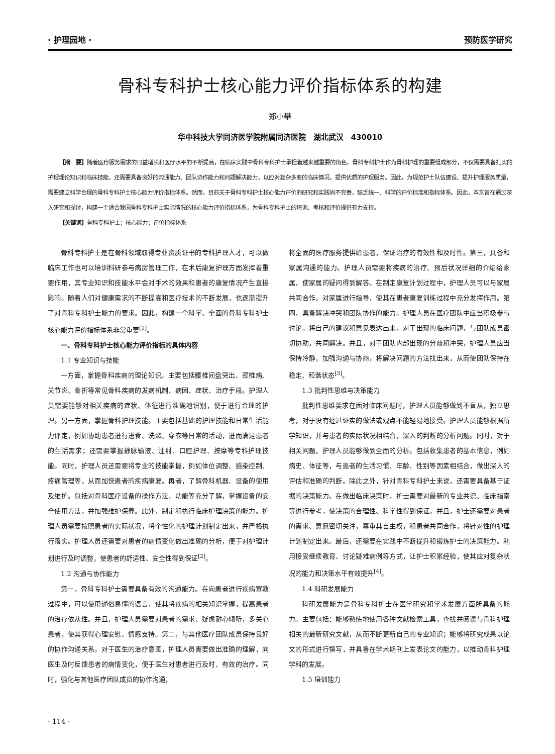· 护理园地 · 预防医学研究
骨科专科护士核心能力评价指标体系的构建
郑小攀
华中科技大学同济医学院附属同济医院　湖北武汉　430010
【摘　要】随着医疗服务需求的日益增长和医疗水平的不断提高，在临床实践中骨科专科护士承担着越来越重要的角色。骨科专科护士作为骨科护理的重要组成部分，不仅需要具备扎实的护理理论知识和临床技能，还需要具备良好的沟通能力、团队协作能力和问题解决能力，以应对复杂多变的临床情况，提供优质的护理服务。因此，为规范护士队伍建设、提升护理服务质量，需要建立科学合理的骨科专科护士核心能力评价指标体系。然而，目前关于骨科专科护士核心能力评价的研究和实践尚不完善，缺乏统一、科学的评价标准和指标体系。因此，本文旨在通过深入研究和探讨，构建一个适合我国骨科专科护士实际情况的核心能力评价指标体系，为骨科专科护士的培训、考核和评价提供有力支持。
【关键词】骨科专科护士；核心能力；评价指标体系
骨科专科护士是在骨科领域取得专业资质证书的专科护理人才，可以做临床工作也可以培训科研参与病房管理工作，在术后康复护理方面发挥着重要作用，其专业知识和技能水平会对手术的效果和患者的康复情况产生直接影响。随着人们对健康需求的不断提高和医疗技术的不断发展，也逐渐提升了对骨科专科护士能力的要求。因此，构建一个科学、全面的骨科专科护士核心能力评价指标体系非常重要<sup>[1]</sup>。
一、骨科专科护士核心能力评价指标的具体内容
1.1 专业知识与技能
一方面，掌握骨科疾病的理论知识。主要包括腰椎间盘突出、颈椎病、关节炎、骨折等常见骨科疾病的发病机制、病因、症状、治疗手段。护理人员需要能够对相关疾病的症状、体征进行准确地识别，便于进行合理的护理。另一方面，掌握骨科护理技能。主要包括基础的护理技能和日常生活能力评定，例如协助患者进行进食、洗漱、穿衣等日常的活动，进而满足患者的生活需求；还需要掌握静脉输液、注射、口腔护理、按摩等专科护理技能。同时，护理人员还需要将专业的技能掌握，例如体位调整、感染控制、疼痛管理等，从而加快患者的疾病康复。再者，了解骨科机器、设备的使用及维护。包括对骨科医疗设备的操作方法、功能等充分了解，掌握设备的安全使用方法，并加强维护保养。此外，制定和执行临床护理决策的能力。护理人员需要按照患者的实际状况，将个性化的护理计划制定出来，并严格执行落实。护理人员还需要对患者的病情变化做出准确的分析，便于对护理计划进行及时调整，使患者的舒适性、安全性得到保证<sup>[2]</sup>。
1.2 沟通与协作能力
第一，骨科专科护士需要具备有效的沟通能力。在向患者进行疾病宣教过程中，可以使用通俗易懂的语言，使其将疾病的相关知识掌握，提高患者的治疗依从性。并且，护理人员需要对患者的需求、疑虑耐心倾听，多关心患者，使其获得心理安慰、情感支持。第二，与其他医疗团队成员保持良好的协作沟通关系。对于医生的治疗意图，护理人员需要做出准确的理解，向医生及时反馈患者的病情变化，便于医生对患者进行及时、有效的治疗。同时，强化与其他医疗团队成员的协作沟通，
将全面的医疗服务提供给患者，保证治疗的有效性和及时性。第三，具备和家属沟通的能力。护理人员需要将疾病的治疗、预后状况详细的介绍给家属，使家属的疑问得到解答。在制定康复计划过程中，护理人员可以与家属共同合作，对家属进行指导，使其在患者康复训练过程中充分发挥作用。第四，具备解决冲突和团队协作的能力。护理人员在医疗团队中应当积极参与讨论，将自己的建议和意见表达出来，对于出现的临床问题，与团队成员密切协助，共同解决。并且，对于团队内部出现的分歧和冲突，护理人员应当保持冷静，加强沟通与协商，将解决问题的方法找出来，从而使团队保持在稳定、和谐状态<sup>[3]</sup>。
1.3 批判性思维与决策能力
批判性思维要求在面对临床问题时，护理人员能够做到不盲从，独立思考，对于没有经过证实的做法或观点不能轻易地接受。护理人员能够根据所学知识，并与患者的实际状况相结合，深入的判断的分析问题。同时，对于相关问题，护理人员能够做到全面的分析。包括收集患者的基本信息，例如病史、体征等，与患者的生活习惯、年龄、性别等因素相结合，做出深入的评估和准确的判断。除此之外，针对骨科专科护士来说，还需要具备基于证据的决策能力。在做出临床决策时，护士需要对最新的专业共识、临床指南等进行参考，使决策的合理性、科学性得到保证。并且，护士还需要对患者的需求、意愿密切关注，尊重其自主权，和患者共同合作，将针对性的护理计划制定出来。最后，还需要在实践中不断提升和锻炼护士的决策能力。利用接受继续教育、讨论疑难病例等方式，让护士积累经验，使其应对复杂状况的能力和决策水平有效提升<sup>[4]</sup>。
1.4 科研发展能力
科研发展能力是骨科专科护士在医学研究和学术发展方面所具备的能力。主要包括：能够熟练地使用各种文献检索工具，查找并阅读与骨科护理相关的最新研究文献，从而不断更新自己的专业知识；能够将研究成果以论文的形式进行撰写，并具备在学术期刊上发表论文的能力，以推动骨科护理学科的发展。
1.5 培训能力
· 114 ·